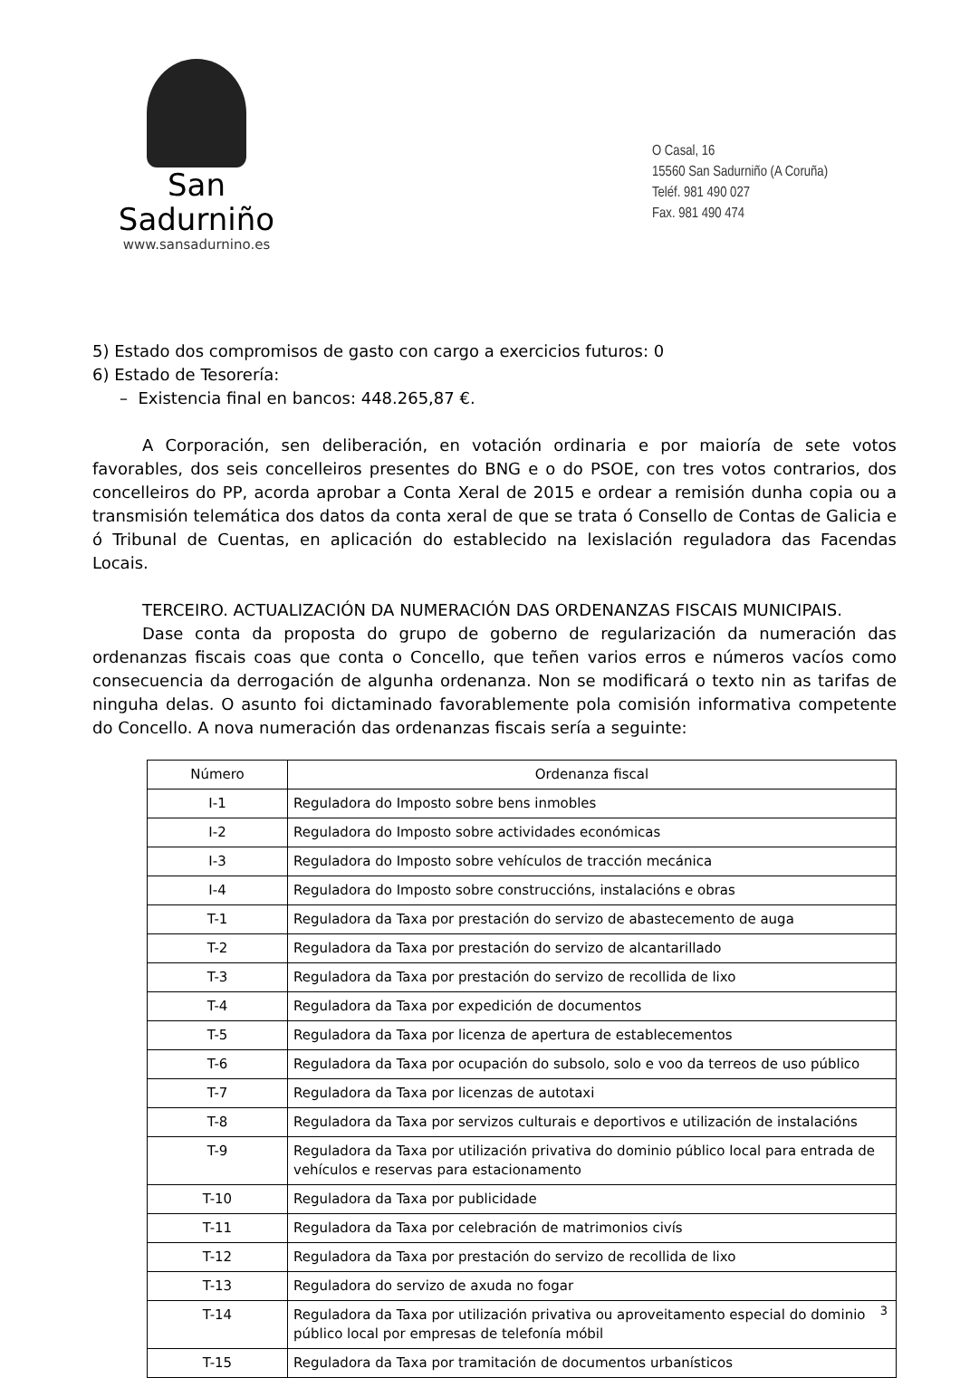San Sadurniño
www.sansadurnino.es
O Casal, 16
15560 San Sadurniño (A Coruña)
Teléf. 981 490 027
Fax. 981 490 474
5) Estado dos compromisos de gasto con cargo a exercicios futuros: 0
6) Estado de Tesorería:
– Existencia final en bancos: 448.265,87 €.
A Corporación, sen deliberación, en votación ordinaria e por maioría de sete votos favorables, dos seis concelleiros presentes do BNG e o do PSOE, con tres votos contrarios, dos concelleiros do PP, acorda aprobar a Conta Xeral de 2015 e ordear a remisión dunha copia ou a transmisión telemática dos datos da conta xeral de que se trata ó Consello de Contas de Galicia e ó Tribunal de Cuentas, en aplicación do establecido na lexislación reguladora das Facendas Locais.
TERCEIRO. ACTUALIZACIÓN DA NUMERACIÓN DAS ORDENANZAS FISCAIS MUNICIPAIS.
Dase conta da proposta do grupo de goberno de regularización da numeración das ordenanzas fiscais coas que conta o Concello, que teñen varios erros e números vacíos como consecuencia da derrogación de algunha ordenanza. Non se modificará o texto nin as tarifas de ninguha delas. O asunto foi dictaminado favorablemente pola comisión informativa competente do Concello. A nova numeración das ordenanzas fiscais sería a seguinte:
| Número | Ordenanza fiscal |
| --- | --- |
| I-1 | Reguladora do Imposto sobre bens inmobles |
| I-2 | Reguladora do Imposto sobre actividades económicas |
| I-3 | Reguladora do Imposto sobre vehículos de tracción mecánica |
| I-4 | Reguladora do Imposto sobre construccións, instalacións e obras |
| T-1 | Reguladora da Taxa por prestación do servizo de abastecemento de auga |
| T-2 | Reguladora da Taxa por prestación do servizo de alcantarillado |
| T-3 | Reguladora da Taxa por prestación do servizo de recollida de lixo |
| T-4 | Reguladora da Taxa por expedición de documentos |
| T-5 | Reguladora da Taxa por licenza de apertura de establecementos |
| T-6 | Reguladora da Taxa por ocupación do subsolo, solo e voo da terreos de uso público |
| T-7 | Reguladora da Taxa por licenzas de autotaxi |
| T-8 | Reguladora da Taxa por servizos culturais e deportivos e utilización de instalacións |
| T-9 | Reguladora da Taxa por utilización privativa do dominio público local para entrada de vehículos e reservas para estacionamento |
| T-10 | Reguladora da Taxa por publicidade |
| T-11 | Reguladora da Taxa por celebración de matrimonios civís |
| T-12 | Reguladora da Taxa por prestación do servizo de recollida de lixo |
| T-13 | Reguladora do servizo de axuda no fogar |
| T-14 | Reguladora da Taxa por utilización privativa ou aproveitamento especial do dominio público local por empresas de telefonía móbil |
| T-15 | Reguladora da Taxa por tramitación de documentos urbanísticos |
3